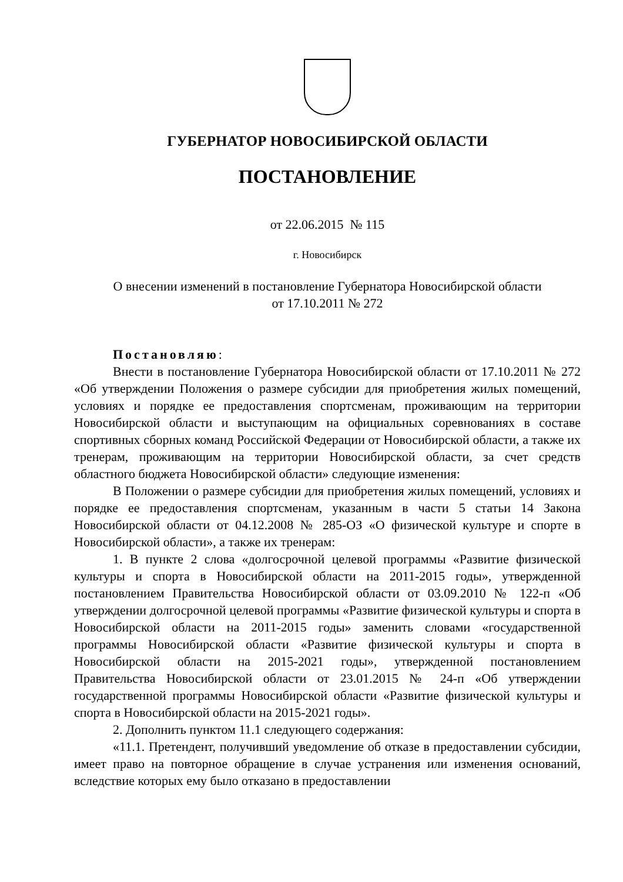ГУБЕРНАТОР НОВОСИБИРСКОЙ ОБЛАСТИ
ПОСТАНОВЛЕНИЕ
от 22.06.2015 № 115
г. Новосибирск
О внесении изменений в постановление Губернатора Новосибирской области
от 17.10.2011 № 272
Постановляю:
Внести в постановление Губернатора Новосибирской области от 17.10.2011 № 272 «Об утверждении Положения о размере субсидии для приобретения жилых помещений, условиях и порядке ее предоставления спортсменам, проживающим на территории Новосибирской области и выступающим на официальных соревнованиях в составе спортивных сборных команд Российской Федерации от Новосибирской области, а также их тренерам, проживающим на территории Новосибирской области, за счет средств областного бюджета Новосибирской области» следующие изменения:
В Положении о размере субсидии для приобретения жилых помещений, условиях и порядке ее предоставления спортсменам, указанным в части 5 статьи 14 Закона Новосибирской области от 04.12.2008 № 285-ОЗ «О физической культуре и спорте в Новосибирской области», а также их тренерам:
1. В пункте 2 слова «долгосрочной целевой программы «Развитие физической культуры и спорта в Новосибирской области на 2011-2015 годы», утвержденной постановлением Правительства Новосибирской области от 03.09.2010 № 122-п «Об утверждении долгосрочной целевой программы «Развитие физической культуры и спорта в Новосибирской области на 2011-2015 годы» заменить словами «государственной программы Новосибирской области «Развитие физической культуры и спорта в Новосибирской области на 2015-2021 годы», утвержденной постановлением Правительства Новосибирской области от 23.01.2015 № 24-п «Об утверждении государственной программы Новосибирской области «Развитие физической культуры и спорта в Новосибирской области на 2015-2021 годы».
2. Дополнить пунктом 11.1 следующего содержания:
«11.1. Претендент, получивший уведомление об отказе в предоставлении субсидии, имеет право на повторное обращение в случае устранения или изменения оснований, вследствие которых ему было отказано в предоставлении